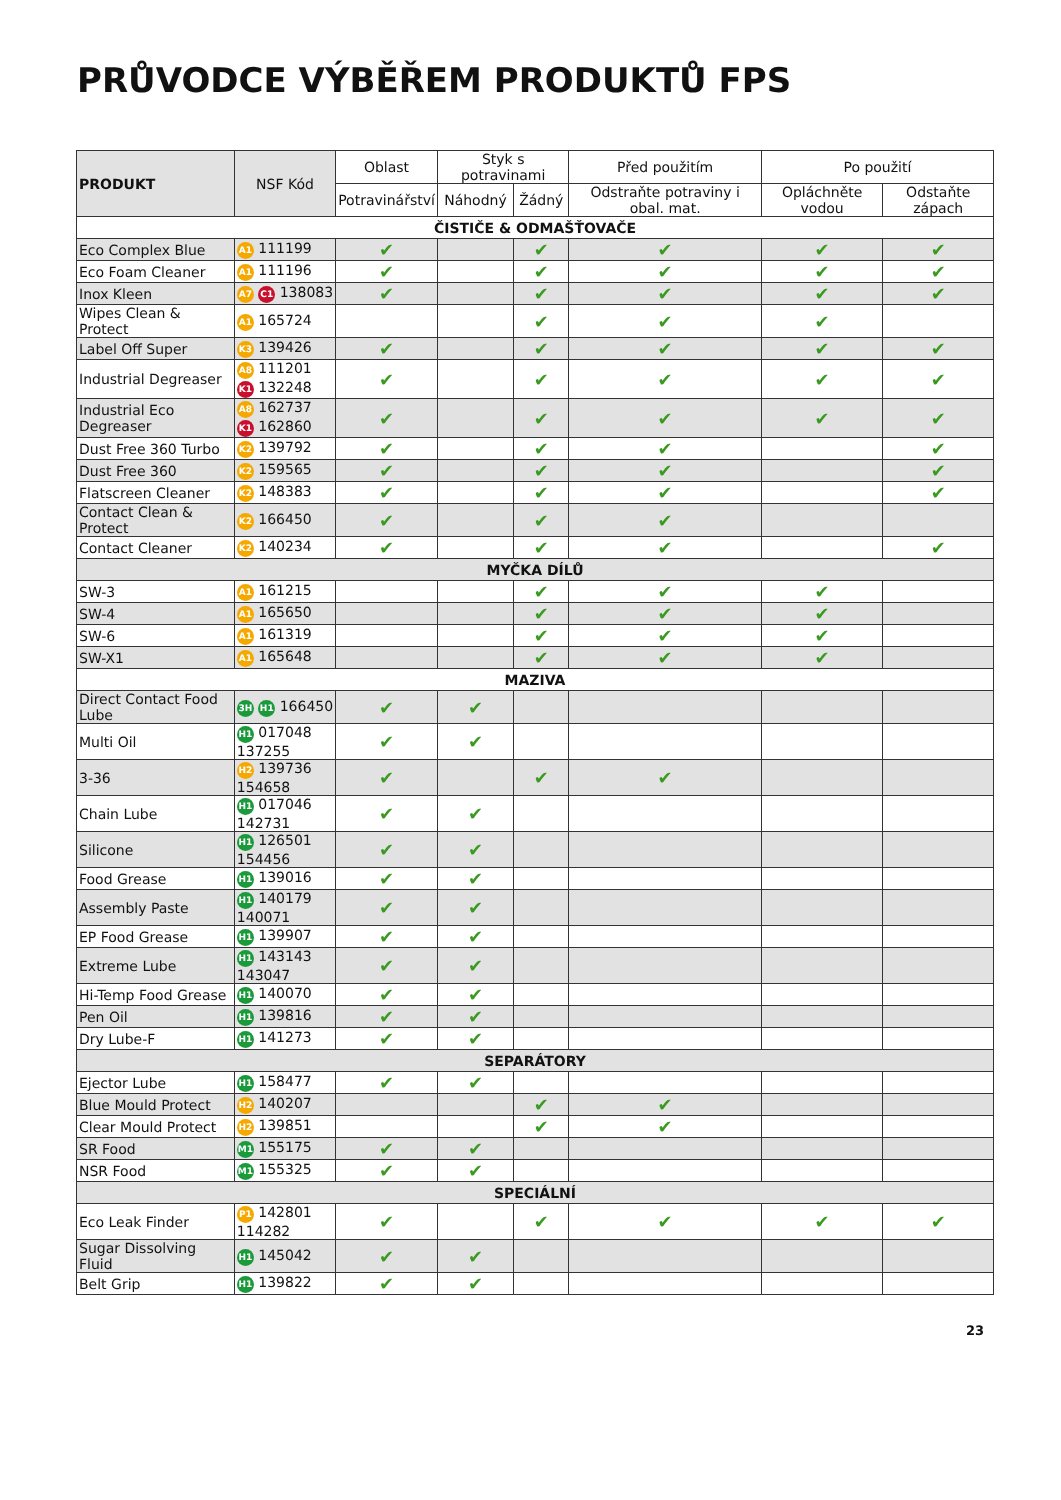PRŮVODCE VÝBĚŘEM PRODUKTŮ FPS
| PRODUKT | NSF Kód | Oblast | Styk s potravinami | | Před použitím | Po použití | |
| | | Potravinářství | Náhodný | Žádný | Odstraňte potraviny i obal. mat. | Opláchněte vodou | Odstaňte zápach |
| ČISTIČE & ODMAŠŤOVAČE | | | | | | | |
| Eco Complex Blue | A1 111199 | ✔ | | ✔ | ✔ | ✔ | ✔ |
| Eco Foam Cleaner | A1 111196 | ✔ | | ✔ | ✔ | ✔ | ✔ |
| Inox Kleen | A7 C1 138083 | ✔ | | ✔ | ✔ | ✔ | ✔ |
| Wipes Clean & Protect | A1 165724 | | | ✔ | ✔ | ✔ | |
| Label Off Super | K3 139426 | ✔ | | ✔ | ✔ | ✔ | ✔ |
| Industrial Degreaser | A8 111201 K1 132248 | ✔ | | ✔ | ✔ | ✔ | ✔ |
| Industrial Eco Degreaser | A8 162737 K1 162860 | ✔ | | ✔ | ✔ | ✔ | ✔ |
| Dust Free 360 Turbo | K2 139792 | ✔ | | ✔ | ✔ | | ✔ |
| Dust Free 360 | K2 159565 | ✔ | | ✔ | ✔ | | ✔ |
| Flatscreen Cleaner | K2 148383 | ✔ | | ✔ | ✔ | | ✔ |
| Contact Clean & Protect | K2 166450 | ✔ | | ✔ | ✔ | | |
| Contact Cleaner | K2 140234 | ✔ | | ✔ | ✔ | | ✔ |
| MYČKA DÍLŮ | | | | | | | |
| SW-3 | A1 161215 | | | ✔ | ✔ | ✔ | |
| SW-4 | A1 165650 | | | ✔ | ✔ | ✔ | |
| SW-6 | A1 161319 | | | ✔ | ✔ | ✔ | |
| SW-X1 | A1 165648 | | | ✔ | ✔ | ✔ | |
| MAZIVA | | | | | | | |
| Direct Contact Food Lube | 3H H1 166450 | ✔ | ✔ | | | | |
| Multi Oil | H1 017048 137255 | ✔ | ✔ | | | | |
| 3-36 | H2 139736 154658 | ✔ | | ✔ | ✔ | | |
| Chain Lube | H1 017046 142731 | ✔ | ✔ | | | | |
| Silicone | H1 126501 154456 | ✔ | ✔ | | | | |
| Food Grease | H1 139016 | ✔ | ✔ | | | | |
| Assembly Paste | H1 140179 140071 | ✔ | ✔ | | | | |
| EP Food Grease | H1 139907 | ✔ | ✔ | | | | |
| Extreme Lube | H1 143143 143047 | ✔ | ✔ | | | | |
| Hi-Temp Food Grease | H1 140070 | ✔ | ✔ | | | | |
| Pen Oil | H1 139816 | ✔ | ✔ | | | | |
| Dry Lube-F | H1 141273 | ✔ | ✔ | | | | |
| SEPARÁTORY | | | | | | | |
| Ejector Lube | H1 158477 | ✔ | ✔ | | | | |
| Blue Mould Protect | H2 140207 | | | ✔ | ✔ | | |
| Clear Mould Protect | H2 139851 | | | ✔ | ✔ | | |
| SR Food | M1 155175 | ✔ | ✔ | | | | |
| NSR Food | M1 155325 | ✔ | ✔ | | | | |
| SPECIÁLNÍ | | | | | | | |
| Eco Leak Finder | P1 142801 114282 | ✔ | | ✔ | ✔ | ✔ | ✔ |
| Sugar Dissolving Fluid | H1 145042 | ✔ | ✔ | | | | |
| Belt Grip | H1 139822 | ✔ | ✔ | | | | |
23